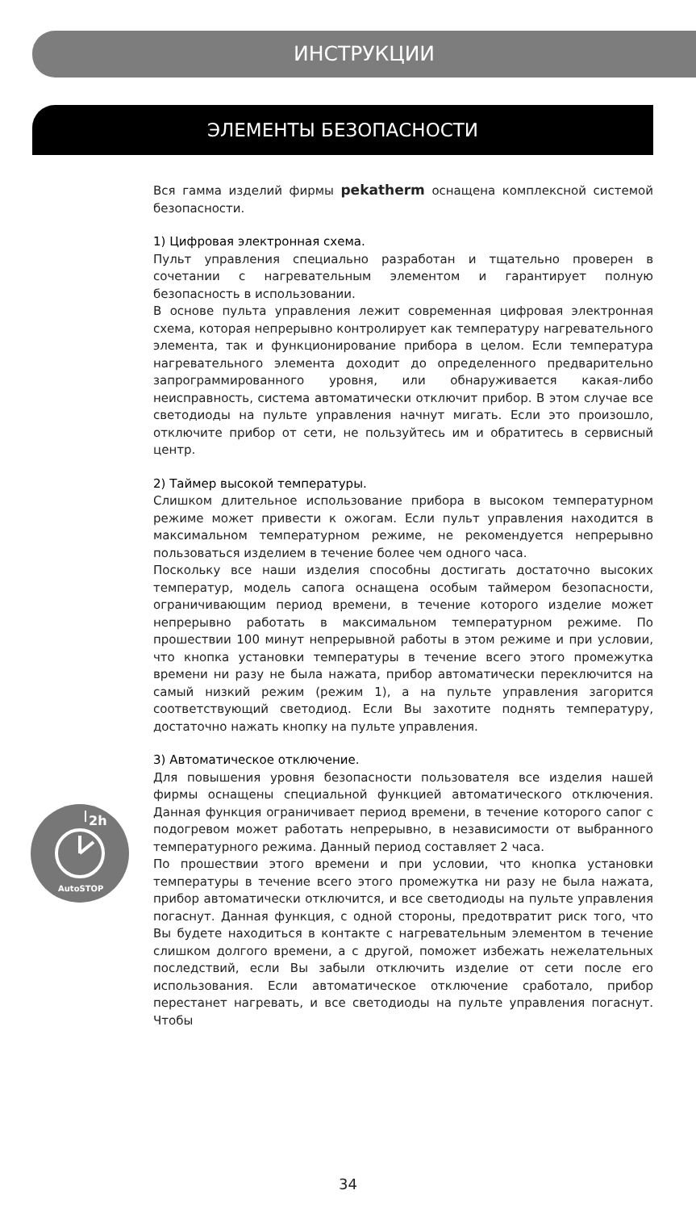ИНСТРУКЦИИ
ЭЛЕМЕНТЫ БЕЗОПАСНОСТИ
2h
AutoSTOP
Вся гамма изделий фирмы pekatherm оснащена комплексной системой безопасности.
1) Цифровая электронная схема.
Пульт управления специально разработан и тщательно проверен в сочетании с нагревательным элементом и гарантирует полную безопасность в использовании.
В основе пульта управления лежит современная цифровая электронная схема, которая непрерывно контролирует как температуру нагревательного элемента, так и функционирование прибора в целом. Если температура нагревательного элемента доходит до определенного предварительно запрограммированного уровня, или обнаруживается какая-либо неисправность, система автоматически отключит прибор. В этом случае все светодиоды на пульте управления начнут мигать. Если это произошло, отключите прибор от сети, не пользуйтесь им и обратитесь в сервисный центр.
2) Таймер высокой температуры.
Слишком длительное использование прибора в высоком температурном режиме может привести к ожогам. Если пульт управления находится в максимальном температурном режиме, не рекомендуется непрерывно пользоваться изделием в течение более чем одного часа.
Поскольку все наши изделия способны достигать достаточно высоких температур, модель сапога оснащена особым таймером безопасности, ограничивающим период времени, в течение которого изделие может непрерывно работать в максимальном температурном режиме. По прошествии 100 минут непрерывной работы в этом режиме и при условии, что кнопка установки температуры в течение всего этого промежутка времени ни разу не была нажата, прибор автоматически переключится на самый низкий режим (режим 1), а на пульте управления загорится соответствующий светодиод. Если Вы захотите поднять температуру, достаточно нажать кнопку на пульте управления.
3) Автоматическое отключение.
Для повышения уровня безопасности пользователя все изделия нашей фирмы оснащены специальной функцией автоматического отключения. Данная функция ограничивает период времени, в течение которого сапог с подогревом может работать непрерывно, в независимости от выбранного температурного режима. Данный период составляет 2 часа.
По прошествии этого времени и при условии, что кнопка установки температуры в течение всего этого промежутка ни разу не была нажата, прибор автоматически отключится, и все светодиоды на пульте управления погаснут. Данная функция, с одной стороны, предотвратит риск того, что Вы будете находиться в контакте с нагревательным элементом в течение слишком долгого времени, а с другой, поможет избежать нежелательных последствий, если Вы забыли отключить изделие от сети после его использования. Если автоматическое отключение сработало, прибор перестанет нагревать, и все светодиоды на пульте управления погаснут. Чтобы
34